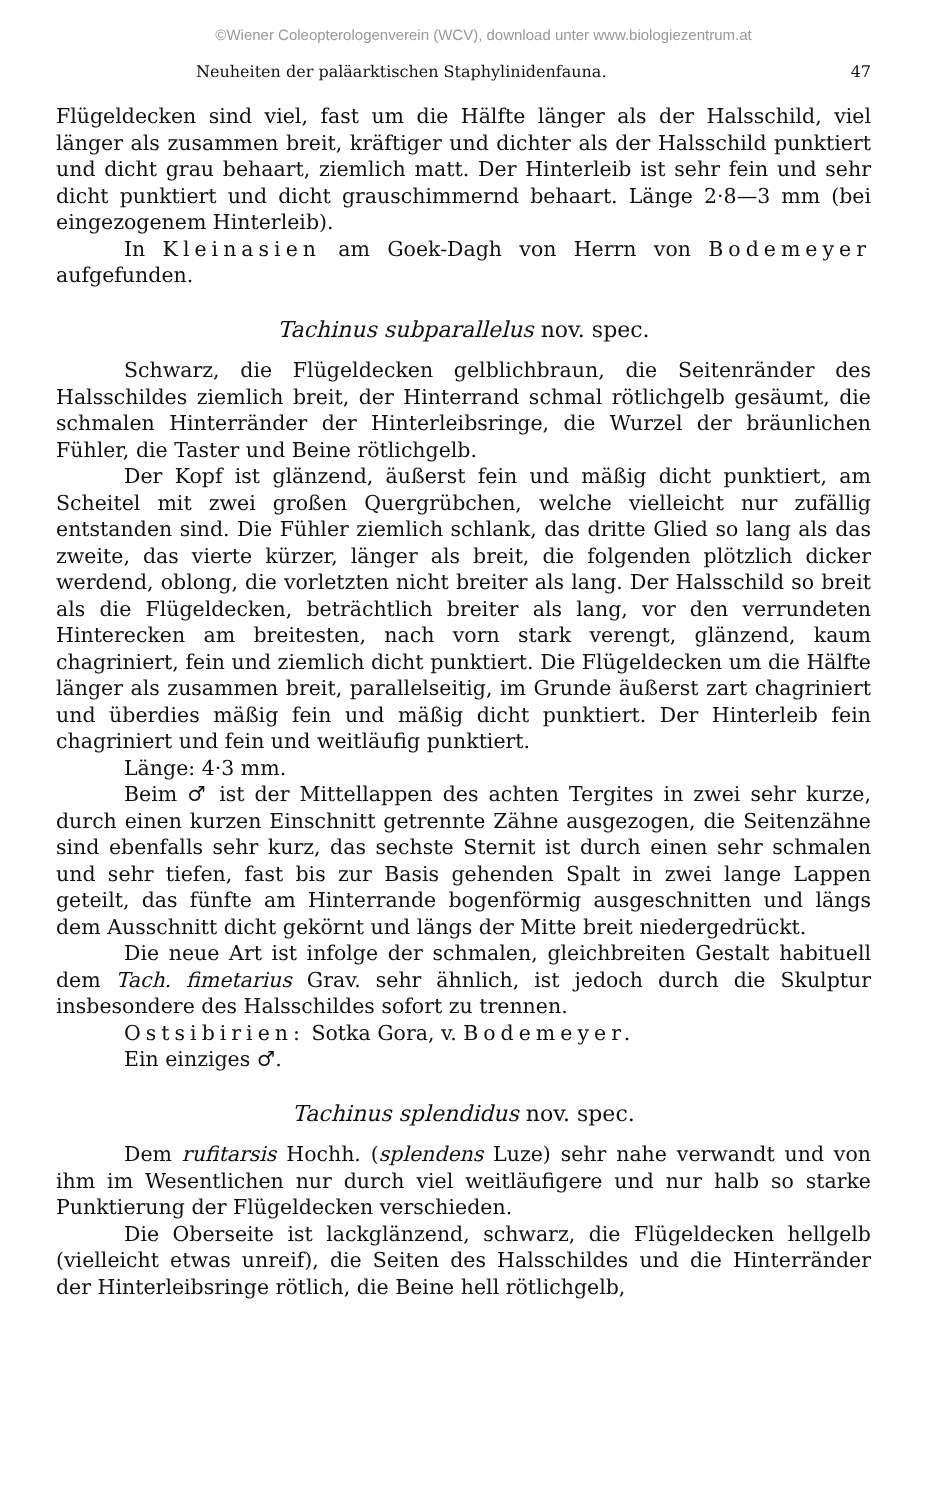©Wiener Coleopterologenverein (WCV), download unter www.biologiezentrum.at
Neuheiten der paläarktischen Staphylinidenfauna. 47
Flügeldecken sind viel, fast um die Hälfte länger als der Halsschild, viel länger als zusammen breit, kräftiger und dichter als der Halsschild punktiert und dicht grau behaart, ziemlich matt. Der Hinterleib ist sehr fein und sehr dicht punktiert und dicht grauschimmernd behaart. Länge 2·8—3 mm (bei eingezogenem Hinterleib).
In Kleinasien am Goek-Dagh von Herrn von Bodemeyer aufgefunden.
Tachinus subparallelus nov. spec.
Schwarz, die Flügeldecken gelblichbraun, die Seitenränder des Halsschildes ziemlich breit, der Hinterrand schmal rötlichgelb gesäumt, die schmalen Hinterränder der Hinterleibsringe, die Wurzel der bräunlichen Fühler, die Taster und Beine rötlichgelb.
Der Kopf ist glänzend, äußerst fein und mäßig dicht punktiert, am Scheitel mit zwei großen Quergrübchen, welche vielleicht nur zufällig entstanden sind. Die Fühler ziemlich schlank, das dritte Glied so lang als das zweite, das vierte kürzer, länger als breit, die folgenden plötzlich dicker werdend, oblong, die vorletzten nicht breiter als lang. Der Halsschild so breit als die Flügeldecken, beträchtlich breiter als lang, vor den verrundeten Hinterecken am breitesten, nach vorn stark verengt, glänzend, kaum chagriniert, fein und ziemlich dicht punktiert. Die Flügeldecken um die Hälfte länger als zusammen breit, parallelseitig, im Grunde äußerst zart chagriniert und überdies mäßig fein und mäßig dicht punktiert. Der Hinterleib fein chagriniert und fein und weitläufig punktiert.
Länge: 4·3 mm.
Beim ♂ ist der Mittellappen des achten Tergites in zwei sehr kurze, durch einen kurzen Einschnitt getrennte Zähne ausgezogen, die Seitenzähne sind ebenfalls sehr kurz, das sechste Sternit ist durch einen sehr schmalen und sehr tiefen, fast bis zur Basis gehenden Spalt in zwei lange Lappen geteilt, das fünfte am Hinterrande bogenförmig ausgeschnitten und längs dem Ausschnitt dicht gekörnt und längs der Mitte breit niedergedrückt.
Die neue Art ist infolge der schmalen, gleichbreiten Gestalt habituell dem Tach. fimetarius Grav. sehr ähnlich, ist jedoch durch die Skulptur insbesondere des Halsschildes sofort zu trennen.
Ostsibirien: Sotka Gora, v. Bodemeyer.
Ein einziges ♂.
Tachinus splendidus nov. spec.
Dem rufitarsis Hochh. (splendens Luze) sehr nahe verwandt und von ihm im Wesentlichen nur durch viel weitläufigere und nur halb so starke Punktierung der Flügeldecken verschieden.
Die Oberseite ist lackglänzend, schwarz, die Flügeldecken hellgelb (vielleicht etwas unreif), die Seiten des Halsschildes und die Hinterränder der Hinterleibsringe rötlich, die Beine hell rötlichgelb,